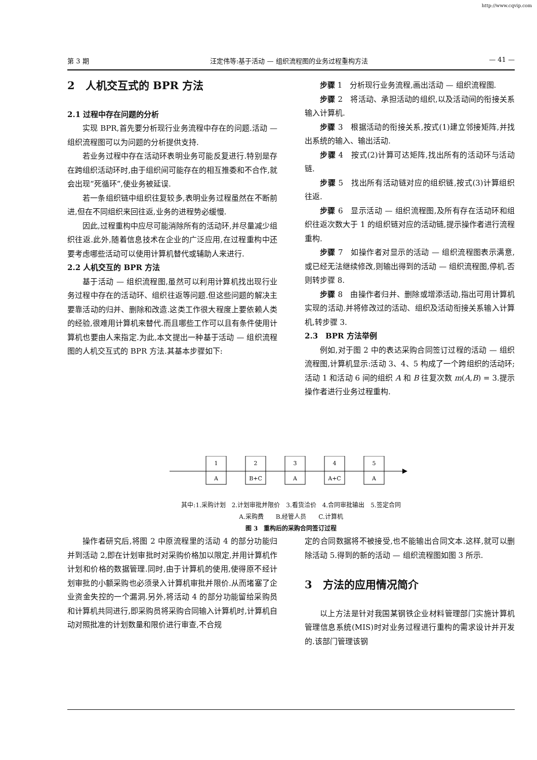http://www.cqvip.com
第 3 期 汪定伟等:基于活动 — 组织流程图的业务过程重构方法 — 41 —
2　人机交互式的 BPR 方法
2.1 过程中存在问题的分析
实现 BPR,首先要分析现行业务流程中存在的问题.活动 — 组织流程图可以为问题的分析提供支持.
若业务过程中存在活动环表明业务可能反复进行.特别是存在跨组织活动环时,由于组织间可能存在的相互推委和不合作,就会出现“死循环”,使业务被延误.
若一条组织链中组织往复较多,表明业务过程虽然在不断前进,但在不同组织来回往返,业务的进程势必缓慢.
因此,过程重构中应尽可能消除所有的活动环,并尽量减少组织往返.此外,随着信息技术在企业的广泛应用,在过程重构中还要考虑哪些活动可以使用计算机替代或辅助人来进行.
2.2 人机交互的 BPR 方法
基于活动 — 组织流程图,虽然可以利用计算机找出现行业务过程中存在的活动环、组织往返等问题.但这些问题的解决主要靠活动的归并、删除和改造.这类工作很大程度上要依赖人类的经验,很难用计算机来替代.而且哪些工作可以且有条件使用计算机也要由人来指定.为此,本文提出一种基于活动 — 组织流程图的人机交互式的 BPR 方法.其基本步骤如下:
步骤 1　分析现行业务流程,画出活动 — 组织流程图.
步骤 2　将活动、承担活动的组织,以及活动间的衔接关系输入计算机.
步骤 3　根据活动的衔接关系,按式(1)建立邻接矩阵,并找出系统的输入、输出活动.
步骤 4　按式(2)计算可达矩阵,找出所有的活动环与活动链.
步骤 5　找出所有活动链对应的组织链,按式(3)计算组织往返.
步骤 6　显示活动 — 组织流程图,及所有存在活动环和组织往返次数大于 1 的组织链对应的活动链,提示操作者进行流程重构.
步骤 7　如操作者对显示的活动 — 组织流程图表示满意,或已经无法继续修改,则输出得到的活动 — 组织流程图,停机.否则转步骤 8.
步骤 8　由操作者归并、删除或增添活动,指出可用计算机实现的活动.并将修改过的活动、组织及活动衔接关系输入计算机,转步骤 3.
2.3　BPR 方法举例
例如,对于图 2 中的表达采购合同签订过程的活动 — 组织流程图,计算机显示:活动 3、4、5 构成了一个跨组织的活动环;活动 1 和活动 6 间的组织 A 和 B 往复次数 m(A,B) = 3.提示操作者进行业务过程重构.
1
A
2
B+C
3
A
4
A+C
5
A
其中:1.采购计划　2.计划审批并限价　3.看货洽价　4.合同审批输出　5.签定合同
A.采购费　　B.经管人员　　C.计算机
图 3　重构后的采购合同签订过程
操作者研究后,将图 2 中原流程里的活动 4 的部分功能归并到活动 2,即在计划审批时对采购价格加以限定,并用计算机作计划和价格的数据管理.同时,由于计算机的使用,使得原不经计划审批的小额采购也必须录入计算机审批并限价.从而堵塞了企业资金失控的一个漏洞.另外,将活动 4 的部分功能留给采购员和计算机共同进行,即采购员将采购合同输入计算机时,计算机自动对照批准的计划数量和限价进行审查,不合规
定的合同数据将不被接受,也不能输出合同文本.这样,就可以删除活动 5.得到的新的活动 — 组织流程图如图 3 所示.
3　方法的应用情况简介
以上方法是针对我国某钢铁企业材料管理部门实施计算机管理信息系统(MIS)时对业务过程进行重构的需求设计并开发的.该部门管理该钢